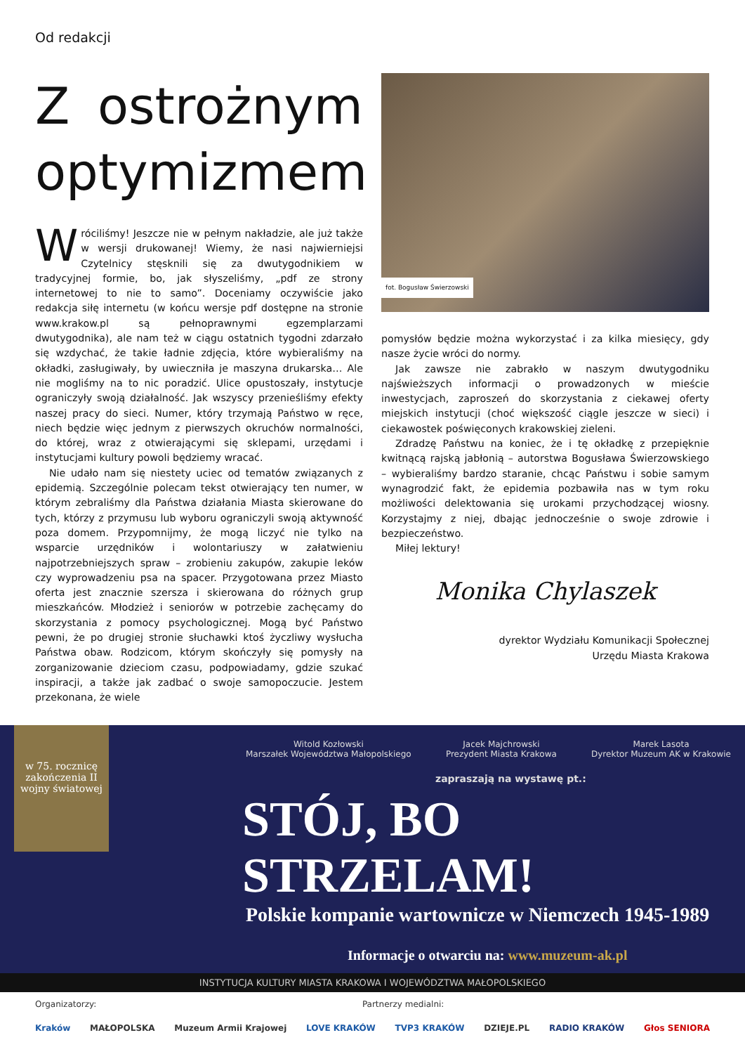Od redakcji
Z ostrożnym optymizmem
Wróciliśmy! Jeszcze nie w pełnym nakładzie, ale już także w wersji drukowanej! Wiemy, że nasi najwierniejsi Czytelnicy stęsknili się za dwutygodnikiem w tradycyjnej formie, bo, jak słyszeliśmy, „pdf ze strony internetowej to nie to samo”. Doceniamy oczywiście jako redakcja siłę internetu (w końcu wersje pdf dostępne na stronie www.krakow.pl są pełnoprawnymi egzemplarzami dwutygodnika), ale nam też w ciągu ostatnich tygodni zdarzało się wzdychać, że takie ładnie zdjęcia, które wybieraliśmy na okładki, zasługiwały, by uwieczniła je maszyna drukarska… Ale nie mogliśmy na to nic poradzić. Ulice opustoszały, instytucje ograniczyły swoją działalność. Jak wszyscy przenieśliśmy efekty naszej pracy do sieci. Numer, który trzymają Państwo w ręce, niech będzie więc jednym z pierwszych okruchów normalności, do której, wraz z otwierającymi się sklepami, urzędami i instytucjami kultury powoli będziemy wracać.
Nie udało nam się niestety uciec od tematów związanych z epidemią. Szczególnie polecam tekst otwierający ten numer, w którym zebraliśmy dla Państwa działania Miasta skierowane do tych, którzy z przymusu lub wyboru ograniczyli swoją aktywność poza domem. Przypomnijmy, że mogą liczyć nie tylko na wsparcie urzędników i wolontariuszy w załatwieniu najpotrzebniejszych spraw – zrobieniu zakupów, zakupie leków czy wyprowadzeniu psa na spacer. Przygotowana przez Miasto oferta jest znacznie szersza i skierowana do różnych grup mieszkańców. Młodzież i seniorów w potrzebie zachęcamy do skorzystania z pomocy psychologicznej. Mogą być Państwo pewni, że po drugiej stronie słuchawki ktoś życzliwy wysłucha Państwa obaw. Rodzicom, którym skończyły się pomysły na zorganizowanie dzieciom czasu, podpowiadamy, gdzie szukać inspiracji, a także jak zadbać o swoje samopoczucie. Jestem przekonana, że wiele
fot. Bogusław Świerzowski
pomysłów będzie można wykorzystać i za kilka miesięcy, gdy nasze życie wróci do normy.
Jak zawsze nie zabrakło w naszym dwutygodniku najświeższych informacji o prowadzonych w mieście inwestycjach, zaproszeń do skorzystania z ciekawej oferty miejskich instytucji (choć większość ciągle jeszcze w sieci) i ciekawostek poświęconych krakowskiej zieleni.
Zdradzę Państwu na koniec, że i tę okładkę z przepięknie kwitnącą rajską jabłonią – autorstwa Bogusława Świerzowskiego – wybieraliśmy bardzo staranie, chcąc Państwu i sobie samym wynagrodzić fakt, że epidemia pozbawiła nas w tym roku możliwości delektowania się urokami przychodzącej wiosny. Korzystajmy z niej, dbając jednocześnie o swoje zdrowie i bezpieczeństwo.
Miłej lektury!
Monika Chylaszek
dyrektor Wydziału Komunikacji Społecznej
Urzędu Miasta Krakowa
w 75. rocznicę zakończenia II wojny światowej
Witold Kozłowski
Marszałek Województwa Małopolskiego
Jacek Majchrowski
Prezydent Miasta Krakowa
Marek Lasota
Dyrektor Muzeum AK w Krakowie
zapraszają na wystawę pt.:
STÓJ, BO STRZELAM!
Polskie kompanie wartownicze w Niemczech 1945-1989
Informacje o otwarciu na: www.muzeum-ak.pl
INSTYTUCJA KULTURY MIASTA KRAKOWA I WOJEWÓDZTWA MAŁOPOLSKIEGO
Organizatorzy: Partnerzy medialni:
Kraków MAŁOPOLSKA Muzeum Armii Krajowej LOVE KRAKÓW TVP3 KRAKÓW DZIEJE.PL RADIO KRAKÓW Głos SENIORA